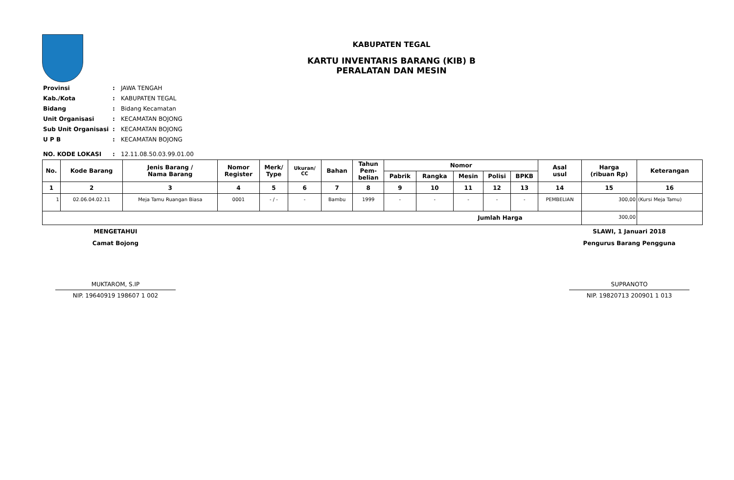KABUPATEN TEGAL
KARTU INVENTARIS BARANG (KIB) B
PERALATAN DAN MESIN
| Provinsi | : | JAWA TENGAH |
| Kab./Kota | : | KABUPATEN TEGAL |
| Bidang | : | Bidang Kecamatan |
| Unit Organisasi | : | KECAMATAN BOJONG |
| Sub Unit Organisasi | : | KECAMATAN BOJONG |
| U P B | : | KECAMATAN BOJONG |
| NO. KODE LOKASI | : | 12.11.08.50.03.99.01.00 |
| No. | Kode Barang | Jenis Barang / Nama Barang | Nomor Register | Merk/ Type | Ukuran/ CC | Bahan | Tahun Pem- belian | Nomor | | | | | Asal usul | Harga (ribuan Rp) | Keterangan |
| --- | --- | --- | --- | --- | --- | --- | --- | --- | --- | --- | --- | --- | --- | --- | --- |
| | | | | | | | | Pabrik | Rangka | Mesin | Polisi | BPKB | | | |
| 1 | 2 | 3 | 4 | 5 | 6 | 7 | 8 | 9 | 10 | 11 | 12 | 13 | 14 | 15 | 16 |
| 1 | 02.06.04.02.11 | Meja Tamu Ruangan Biasa | 0001 | - / - | - | Bambu | 1999 | - | - | - | - | - | PEMBELIAN | 300,00 | (Kursi Meja Tamu) |
| Jumlah Harga | | | | | | | | | | | | | | 300,00 | |
MENGETAHUI
Camat Bojong
MUKTAROM, S.IP
NIP. 19640919 198607 1 002
SLAWI, 1 Januari 2018
Pengurus Barang Pengguna
SUPRANOTO
NIP. 19820713 200901 1 013